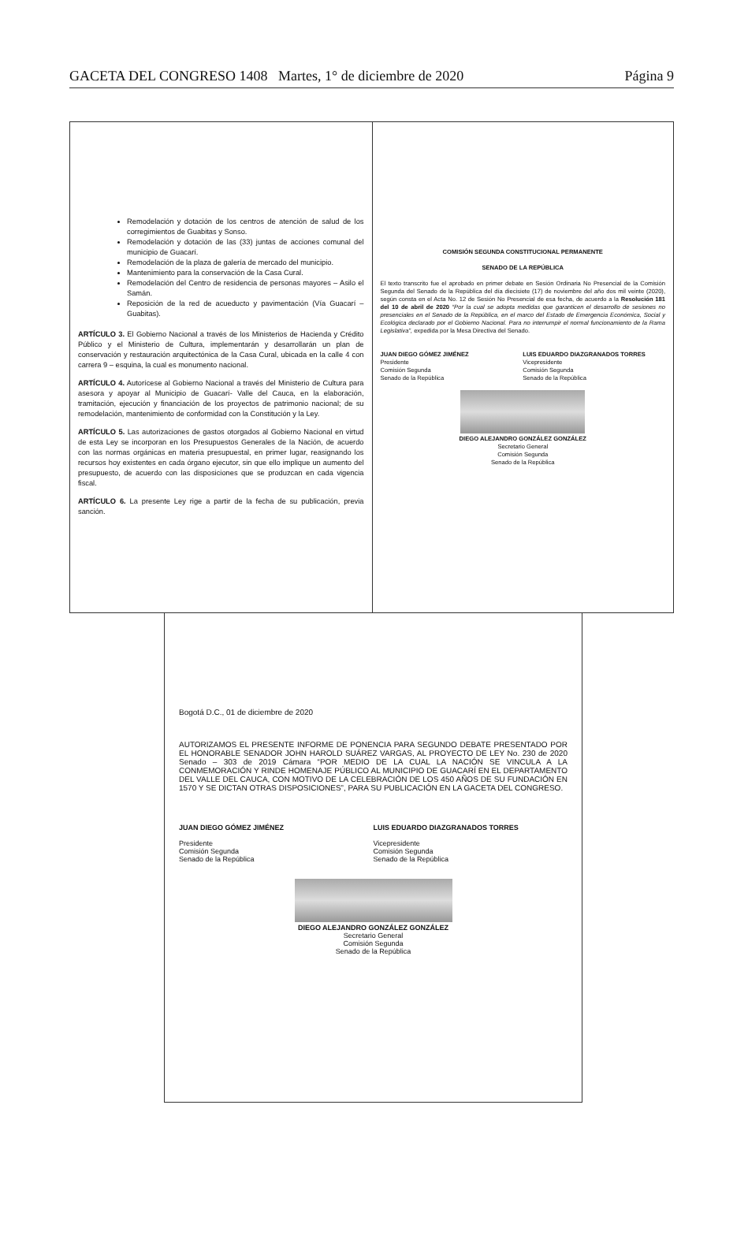GACETA DEL CONGRESO 1408 Martes, 1° de diciembre de 2020 Página 9
Remodelación y dotación de los centros de atención de salud de los corregimientos de Guabitas y Sonso.
Remodelación y dotación de las (33) juntas de acciones comunal del municipio de Guacarí.
Remodelación de la plaza de galería de mercado del municipio.
Mantenimiento para la conservación de la Casa Cural.
Remodelación del Centro de residencia de personas mayores – Asilo el Samán.
Reposición de la red de acueducto y pavimentación (Vía Guacarí – Guabitas).
ARTÍCULO 3. El Gobierno Nacional a través de los Ministerios de Hacienda y Crédito Público y el Ministerio de Cultura, implementarán y desarrollarán un plan de conservación y restauración arquitectónica de la Casa Cural, ubicada en la calle 4 con carrera 9 – esquina, la cual es monumento nacional.
ARTÍCULO 4. Autorícese al Gobierno Nacional a través del Ministerio de Cultura para asesora y apoyar al Municipio de Guacarí- Valle del Cauca, en la elaboración, tramitación, ejecución y financiación de los proyectos de patrimonio nacional; de su remodelación, mantenimiento de conformidad con la Constitución y la Ley.
ARTÍCULO 5. Las autorizaciones de gastos otorgados al Gobierno Nacional en virtud de esta Ley se incorporan en los Presupuestos Generales de la Nación, de acuerdo con las normas orgánicas en materia presupuestal, en primer lugar, reasignando los recursos hoy existentes en cada órgano ejecutor, sin que ello implique un aumento del presupuesto, de acuerdo con las disposiciones que se produzcan en cada vigencia fiscal.
ARTÍCULO 6. La presente Ley rige a partir de la fecha de su publicación, previa sanción.
COMISIÓN SEGUNDA CONSTITUCIONAL PERMANENTE
SENADO DE LA REPÚBLICA
El texto transcrito fue el aprobado en primer debate en Sesión Ordinaria No Presencial de la Comisión Segunda del Senado de la República del día diecisiete (17) de noviembre del año dos mil veinte (2020), según consta en el Acta No. 12 de Sesión No Presencial de esa fecha, de acuerdo a la Resolución 181 del 10 de abril de 2020 “Por la cual se adopta medidas que garanticen el desarrollo de sesiones no presenciales en el Senado de la República, en el marco del Estado de Emergencia Económica, Social y Ecológica declarado por el Gobierno Nacional. Para no interrumpir el normal funcionamiento de la Rama Legislativa”, expedida por la Mesa Directiva del Senado.
JUAN DIEGO GÓMEZ JIMÉNEZ
Presidente
Comisión Segunda
Senado de la República
LUIS EDUARDO DIAZGRANADOS TORRES
Vicepresidente
Comisión Segunda
Senado de la República
DIEGO ALEJANDRO GONZÁLEZ GONZÁLEZ
Secretario General
Comisión Segunda
Senado de la República
Bogotá D.C., 01 de diciembre de 2020
AUTORIZAMOS EL PRESENTE INFORME DE PONENCIA PARA SEGUNDO DEBATE PRESENTADO POR EL HONORABLE SENADOR JOHN HAROLD SUÁREZ VARGAS, AL PROYECTO DE LEY No. 230 de 2020 Senado – 303 de 2019 Cámara “POR MEDIO DE LA CUAL LA NACIÓN SE VINCULA A LA CONMEMORACIÓN Y RINDE HOMENAJE PÚBLICO AL MUNICIPIO DE GUACARÍ EN EL DEPARTAMENTO DEL VALLE DEL CAUCA, CON MOTIVO DE LA CELEBRACIÓN DE LOS 450 AÑOS DE SU FUNDACIÓN EN 1570 Y SE DICTAN OTRAS DISPOSICIONES”, PARA SU PUBLICACIÓN EN LA GACETA DEL CONGRESO.
JUAN DIEGO GÓMEZ JIMÉNEZ
Presidente
Comisión Segunda
Senado de la República
LUIS EDUARDO DIAZGRANADOS TORRES
Vicepresidente
Comisión Segunda
Senado de la República
DIEGO ALEJANDRO GONZÁLEZ GONZÁLEZ
Secretario General
Comisión Segunda
Senado de la República